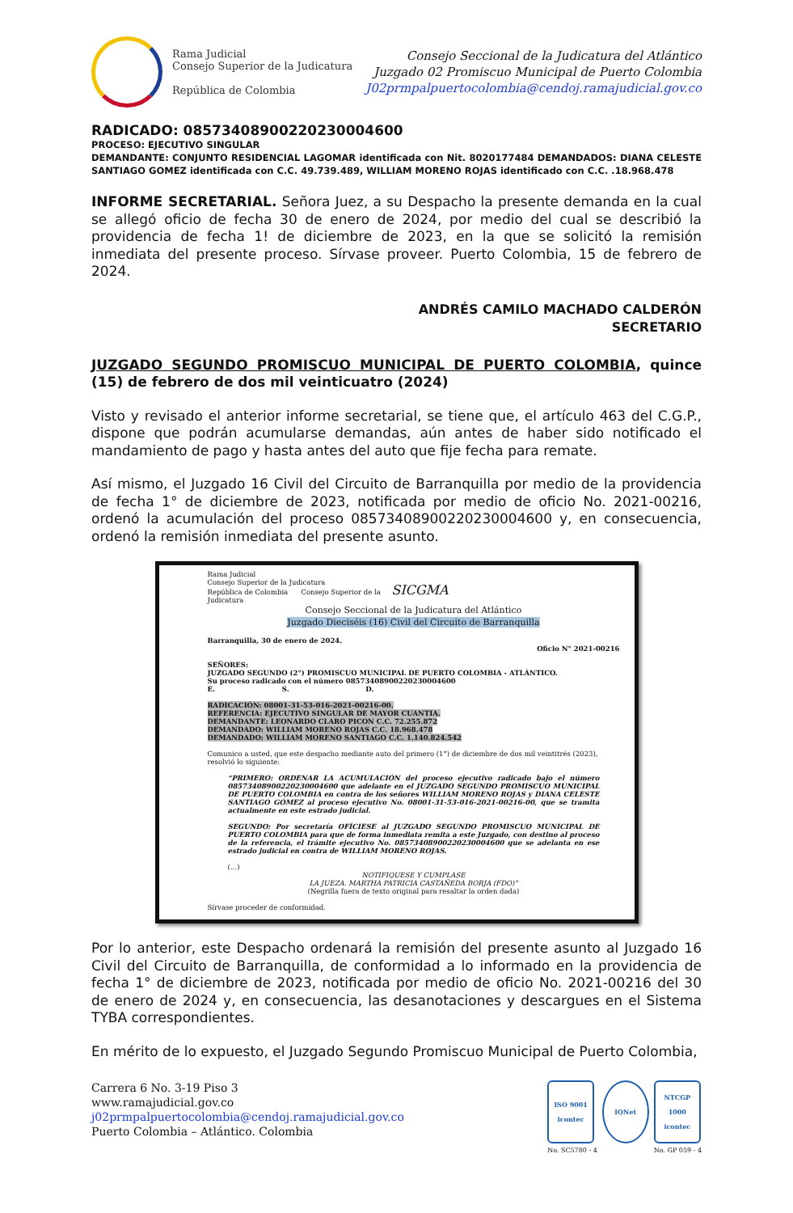Rama Judicial
Consejo Superior de la Judicatura
República de Colombia
Consejo Seccional de la Judicatura del Atlántico
Juzgado 02 Promiscuo Municipal de Puerto Colombia
J02prmpalpuertocolombia@cendoj.ramajudicial.gov.co
RADICADO: 08573408900220230004600
PROCESO: EJECUTIVO SINGULAR
DEMANDANTE: CONJUNTO RESIDENCIAL LAGOMAR identificada con Nit. 8020177484 DEMANDADOS: DIANA CELESTE SANTIAGO GOMEZ identificada con C.C. 49.739.489, WILLIAM MORENO ROJAS identificado con C.C. .18.968.478
INFORME SECRETARIAL. Señora Juez, a su Despacho la presente demanda en la cual se allegó oficio de fecha 30 de enero de 2024, por medio del cual se describió la providencia de fecha 1! de diciembre de 2023, en la que se solicitó la remisión inmediata del presente proceso. Sírvase proveer. Puerto Colombia, 15 de febrero de 2024.
ANDRÉS CAMILO MACHADO CALDERÓN
SECRETARIO
JUZGADO SEGUNDO PROMISCUO MUNICIPAL DE PUERTO COLOMBIA, quince (15) de febrero de dos mil veinticuatro (2024)
Visto y revisado el anterior informe secretarial, se tiene que, el artículo 463 del C.G.P., dispone que podrán acumularse demandas, aún antes de haber sido notificado el mandamiento de pago y hasta antes del auto que fije fecha para remate.
Así mismo, el Juzgado 16 Civil del Circuito de Barranquilla por medio de la providencia de fecha 1° de diciembre de 2023, notificada por medio de oficio No. 2021-00216, ordenó la acumulación del proceso 08573408900220230004600 y, en consecuencia, ordenó la remisión inmediata del presente asunto.
Rama Judicial
Consejo Superior de la Judicatura
República de Colombia Consejo Superior de la SICGMA
Judicatura
Consejo Seccional de la Judicatura del Atlántico
Juzgado Dieciséis (16) Civil del Circuito de Barranquilla
Barranquilla, 30 de enero de 2024.
Oficio N° 2021-00216
SEÑORES:
JUZGADO SEGUNDO (2°) PROMISCUO MUNICIPAL DE PUERTO COLOMBIA - ATLÁNTICO.
Su proceso radicado con el número 08573408900220230004600
E. S. D.
RADICACIÓN: 08001-31-53-016-2021-00216-00.
REFERENCIA: EJECUTIVO SINGULAR DE MAYOR CUANTIA.
DEMANDANTE: LEONARDO CLARO PICON C.C. 72.255.872
DEMANDADO: WILLIAM MORENO ROJAS C.C. 18.968.478
DEMANDADO: WILLIAM MORENO SANTIAGO C.C. 1.140.824.542
Comunico a usted, que este despacho mediante auto del primero (1°) de diciembre de dos mil veintitrés (2023), resolvió lo siguiente:
“PRIMERO: ORDENAR LA ACUMULACIÓN del proceso ejecutivo radicado bajo el número 08573408900220230004600 que adelante en el JUZGADO SEGUNDO PROMISCUO MUNICIPAL DE PUERTO COLOMBIA en contra de los señores WILLIAM MORENO ROJAS y DIANA CELESTE SANTIAGO GÓMEZ al proceso ejecutivo No. 08001-31-53-016-2021-00216-00, que se tramita actualmente en este estrado judicial.
SEGUNDO: Por secretaría OFÍCIESE al JUZGADO SEGUNDO PROMISCUO MUNICIPAL DE PUERTO COLOMBIA para que de forma inmediata remita a este Juzgado, con destino al proceso de la referencia, el trámite ejecutivo No. 08573408900220230004600 que se adelanta en ese estrado judicial en contra de WILLIAM MORENO ROJAS.
(…)
NOTIFIQUESE Y CUMPLASE
LA JUEZA. MARTHA PATRICIA CASTAÑEDA BORJA (FDO)”
(Negrilla fuera de texto original para resaltar la orden dada)
Sírvase proceder de conformidad.
Por lo anterior, este Despacho ordenará la remisión del presente asunto al Juzgado 16 Civil del Circuito de Barranquilla, de conformidad a lo informado en la providencia de fecha 1° de diciembre de 2023, notificada por medio de oficio No. 2021-00216 del 30 de enero de 2024 y, en consecuencia, las desanotaciones y descargues en el Sistema TYBA correspondientes.
En mérito de lo expuesto, el Juzgado Segundo Promiscuo Municipal de Puerto Colombia,
Carrera 6 No. 3-19 Piso 3
www.ramajudicial.gov.co
j02prmpalpuertocolombia@cendoj.ramajudicial.gov.co
Puerto Colombia – Atlántico. Colombia
ISO 9001
icontec
No. SC5780 - 4
IQNet NTCGP 1000
icontec
No. GP 059 - 4